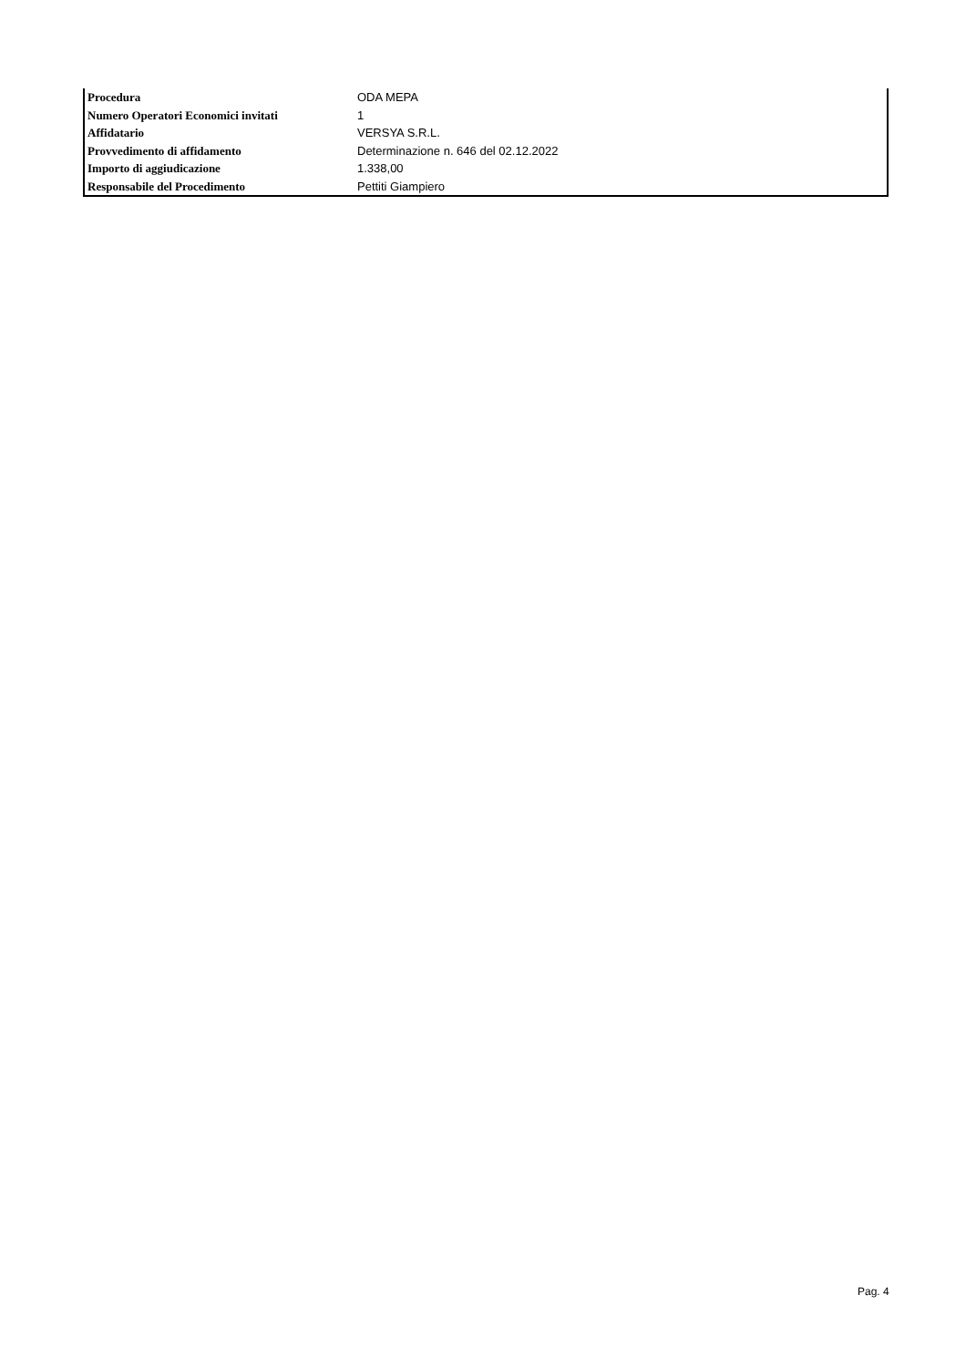| Procedura | ODA MEPA |
| Numero Operatori Economici invitati | 1 |
| Affidatario | VERSYA S.R.L. |
| Provvedimento di affidamento | Determinazione n. 646 del 02.12.2022 |
| Importo di aggiudicazione | 1.338,00 |
| Responsabile del Procedimento | Pettiti Giampiero |
Pag. 4